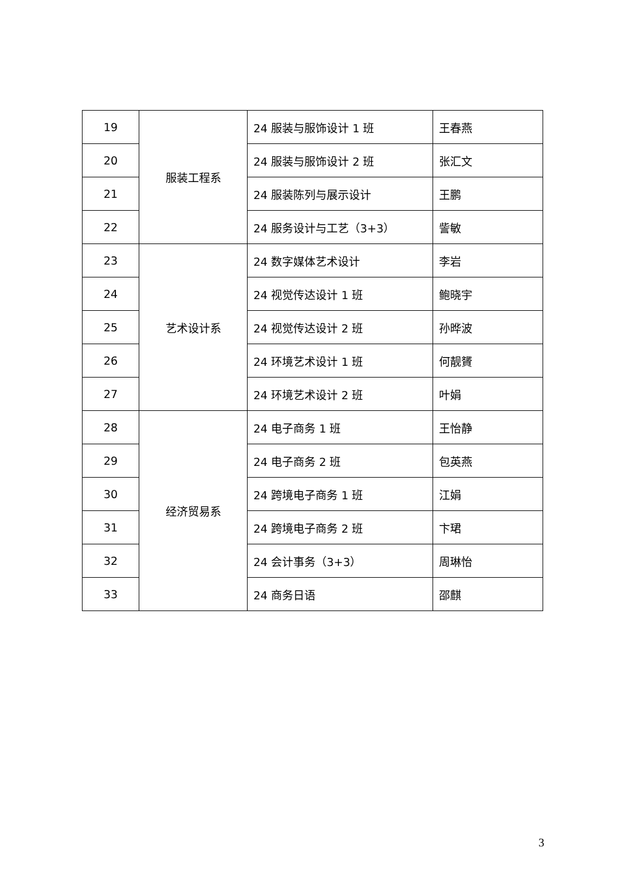| 19 | 服装工程系 | 24 服装与服饰设计 1 班 | 王春燕 |
| 20 | | 24 服装与服饰设计 2 班 | 张汇文 |
| 21 | | 24 服装陈列与展示设计 | 王鹏 |
| 22 | | 24 服务设计与工艺（3+3） | 訾敏 |
| 23 | 艺术设计系 | 24 数字媒体艺术设计 | 李岩 |
| 24 | | 24 视觉传达设计 1 班 | 鲍晓宇 |
| 25 | | 24 视觉传达设计 2 班 | 孙晔波 |
| 26 | | 24 环境艺术设计 1 班 | 何靓贇 |
| 27 | | 24 环境艺术设计 2 班 | 叶娟 |
| 28 | 经济贸易系 | 24 电子商务 1 班 | 王怡静 |
| 29 | | 24 电子商务 2 班 | 包英燕 |
| 30 | | 24 跨境电子商务 1 班 | 江娟 |
| 31 | | 24 跨境电子商务 2 班 | 卞珺 |
| 32 | | 24 会计事务（3+3） | 周琳怡 |
| 33 | | 24 商务日语 | 邵麒 |
3